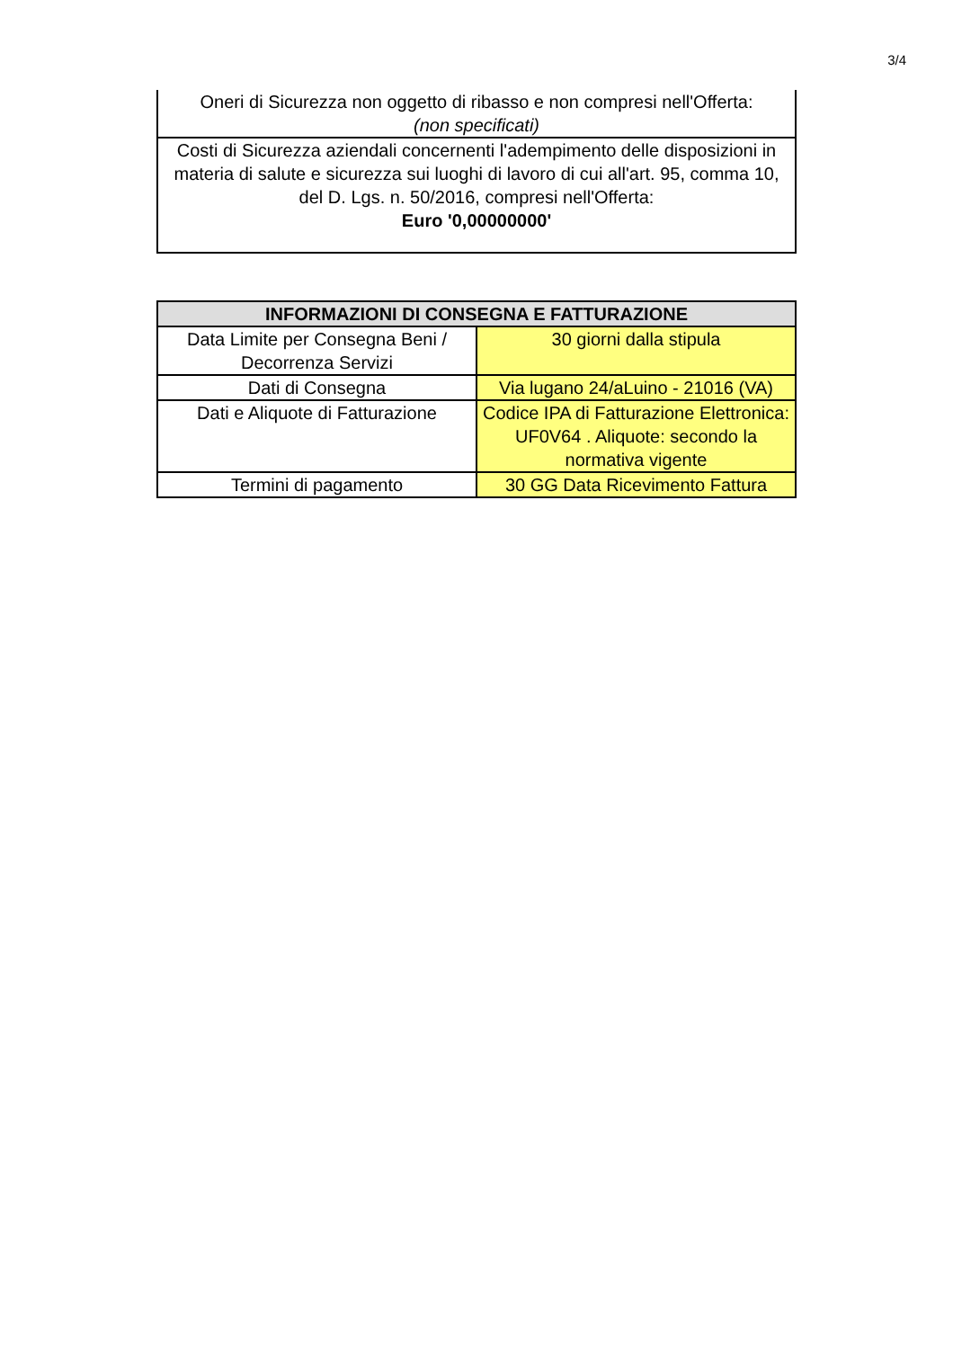3/4
| Oneri di Sicurezza non oggetto di ribasso e non compresi nell'Offerta: (non specificati) |
| Costi di Sicurezza aziendali concernenti l'adempimento delle disposizioni in materia di salute e sicurezza sui luoghi di lavoro di cui all'art. 95, comma 10, del D. Lgs. n. 50/2016, compresi nell'Offerta: Euro '0,00000000' |
| INFORMAZIONI DI CONSEGNA E FATTURAZIONE | |
| --- | --- |
| Data Limite per Consegna Beni / Decorrenza Servizi | 30 giorni dalla stipula |
| Dati di Consegna | Via lugano 24/aLuino - 21016 (VA) |
| Dati e Aliquote di Fatturazione | Codice IPA di Fatturazione Elettronica: UF0V64 . Aliquote: secondo la normativa vigente |
| Termini di pagamento | 30 GG Data Ricevimento Fattura |